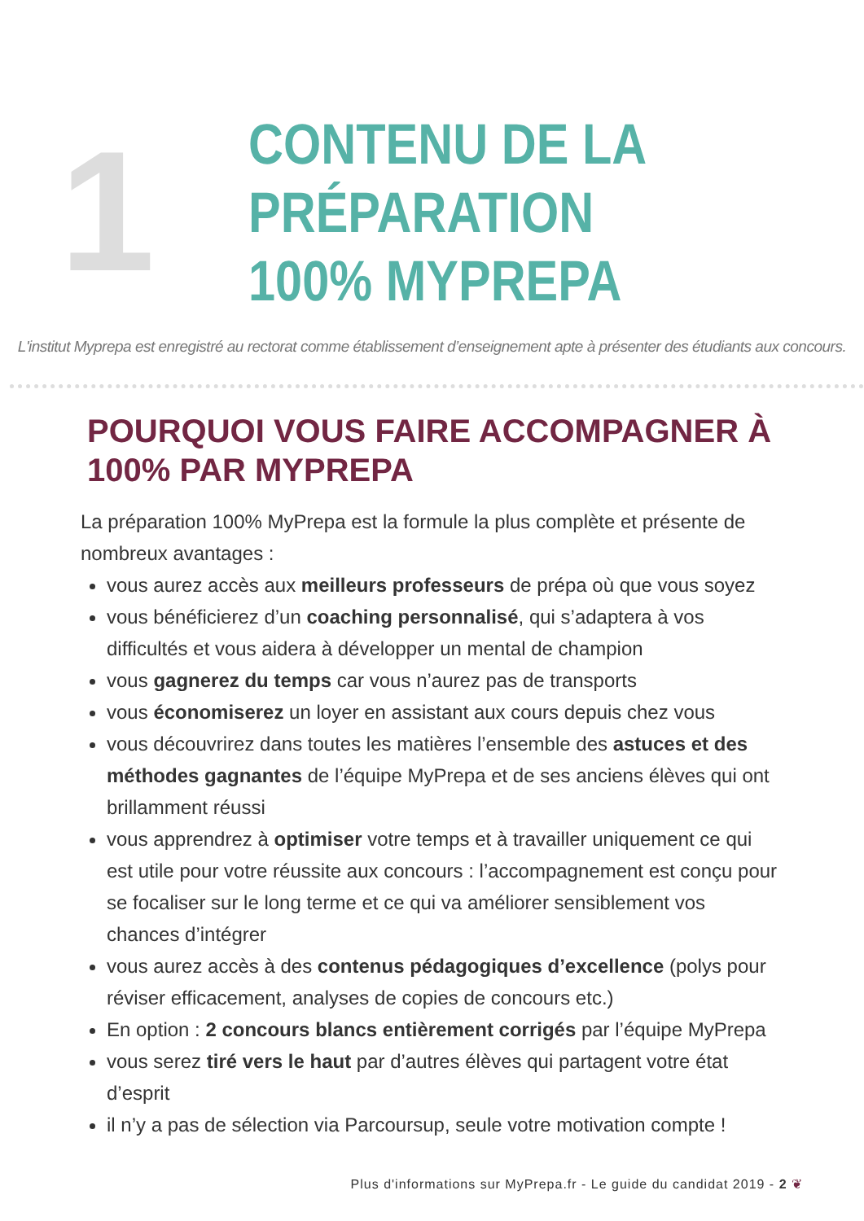1
CONTENU DE LA
PRÉPARATION
100% MYPREPA
L'institut Myprepa est enregistré au rectorat comme établissement d’enseignement apte à présenter des étudiants aux concours.
POURQUOI VOUS FAIRE ACCOMPAGNER À
100% PAR MYPREPA
La préparation 100% MyPrepa est la formule la plus complète et présente de nombreux avantages :
vous aurez accès aux meilleurs professeurs de prépa où que vous soyez
vous bénéficierez d’un coaching personnalisé, qui s’adaptera à vos difficultés et vous aidera à développer un mental de champion
vous gagnerez du temps car vous n’aurez pas de transports
vous économiserez un loyer en assistant aux cours depuis chez vous
vous découvrirez dans toutes les matières l’ensemble des astuces et des méthodes gagnantes de l’équipe MyPrepa et de ses anciens élèves qui ont brillamment réussi
vous apprendrez à optimiser votre temps et à travailler uniquement ce qui est utile pour votre réussite aux concours : l’accompagnement est conçu pour se focaliser sur le long terme et ce qui va améliorer sensiblement vos chances d’intégrer
vous aurez accès à des contenus pédagogiques d’excellence (polys pour réviser efficacement, analyses de copies de concours etc.)
En option : 2 concours blancs entièrement corrigés par l’équipe MyPrepa
vous serez tiré vers le haut par d’autres élèves qui partagent votre état d’esprit
il n’y a pas de sélection via Parcoursup, seule votre motivation compte !
Plus d'informations sur MyPrepa.fr - Le guide du candidat 2019 - 2 ❦